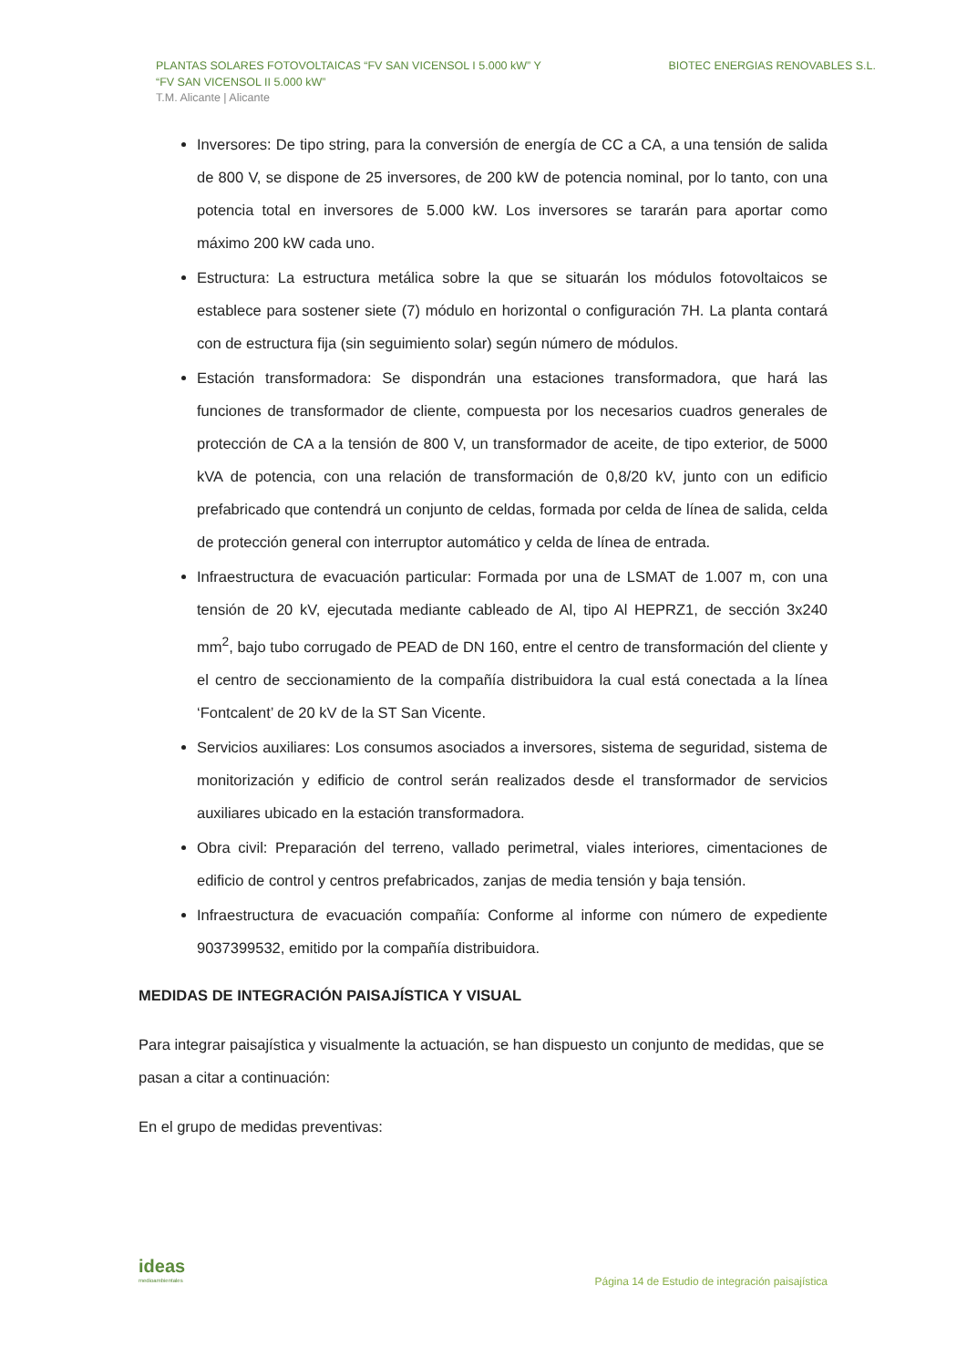PLANTAS SOLARES FOTOVOLTAICAS “FV SAN VICENSOL I 5.000 kW” Y
“FV SAN VICENSOL II 5.000 kW”
T.M. Alicante | Alicante
BIOTEC ENERGIAS RENOVABLES S.L.
Inversores: De tipo string, para la conversión de energía de CC a CA, a una tensión de salida de 800 V, se dispone de 25 inversores, de 200 kW de potencia nominal, por lo tanto, con una potencia total en inversores de 5.000 kW. Los inversores se tararán para aportar como máximo 200 kW cada uno.
Estructura: La estructura metálica sobre la que se situarán los módulos fotovoltaicos se establece para sostener siete (7) módulo en horizontal o configuración 7H. La planta contará con de estructura fija (sin seguimiento solar) según número de módulos.
Estación transformadora: Se dispondrán una estaciones transformadora, que hará las funciones de transformador de cliente, compuesta por los necesarios cuadros generales de protección de CA a la tensión de 800 V, un transformador de aceite, de tipo exterior, de 5000 kVA de potencia, con una relación de transformación de 0,8/20 kV, junto con un edificio prefabricado que contendrá un conjunto de celdas, formada por celda de línea de salida, celda de protección general con interruptor automático y celda de línea de entrada.
Infraestructura de evacuación particular: Formada por una de LSMAT de 1.007 m, con una tensión de 20 kV, ejecutada mediante cableado de Al, tipo Al HEPRZ1, de sección 3x240 mm<sup>2</sup>, bajo tubo corrugado de PEAD de DN 160, entre el centro de transformación del cliente y el centro de seccionamiento de la compañía distribuidora la cual está conectada a la línea ‘Fontcalent’ de 20 kV de la ST San Vicente.
Servicios auxiliares: Los consumos asociados a inversores, sistema de seguridad, sistema de monitorización y edificio de control serán realizados desde el transformador de servicios auxiliares ubicado en la estación transformadora.
Obra civil: Preparación del terreno, vallado perimetral, viales interiores, cimentaciones de edificio de control y centros prefabricados, zanjas de media tensión y baja tensión.
Infraestructura de evacuación compañía: Conforme al informe con número de expediente 9037399532, emitido por la compañía distribuidora.
MEDIDAS DE INTEGRACIÓN PAISAJÍSTICA Y VISUAL
Para integrar paisajística y visualmente la actuación, se han dispuesto un conjunto de medidas, que se pasan a citar a continuación:
En el grupo de medidas preventivas:
ideas
medioambientales
Página 14 de Estudio de integración paisajística